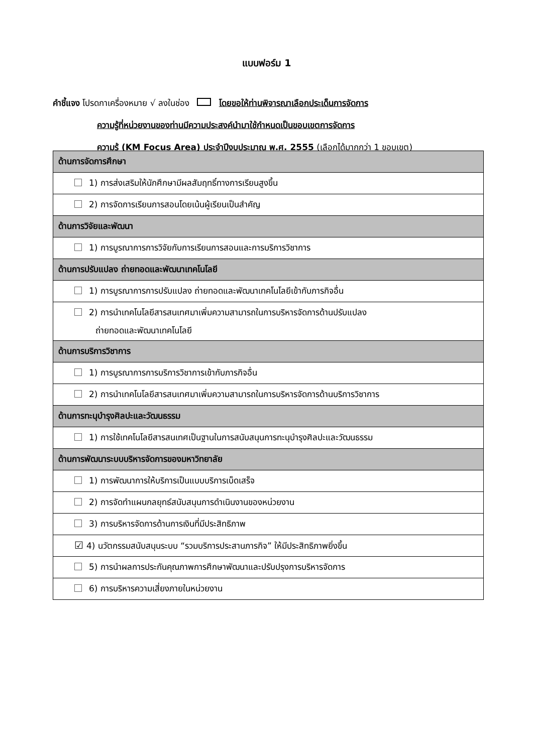แบบฟอร์ม 1
คำชี้แจง โปรดกาเครื่องหมาย √ ลงในช่อง โดยขอให้ท่านพิจารณาเลือกประเด็นการจัดการ
ความรู้ที่หน่วยงานของท่านมีความประสงค์นำมาใช้กำหนดเป็นขอบเขตการจัดการ
ความรู้ (KM Focus Area) ประจำปีงบประมาณ พ.ศ. 2555 (เลือกได้มากกว่า 1 ขอบเขต)
| ด้านการจัดการศึกษา |
| 1) การส่งเสริมให้นักศึกษามีผลสัมฤทธิ์ทางการเรียนสูงขึ้น |
| 2) การจัดการเรียนการสอนโดยเน้นผู้เรียนเป็นสำคัญ |
| ด้านการวิจัยและพัฒนา |
| 1) การบูรณาการการวิจัยกับการเรียนการสอนและการบริการวิชาการ |
| ด้านการปรับแปลง ถ่ายทอดและพัฒนาเทคโนโลยี |
| 1) การบูรณาการการปรับแปลง ถ่ายทอดและพัฒนาเทคโนโลยีเข้ากับภารกิจอื่น |
| 2) การนำเทคโนโลยีสารสนเทศมาเพิ่มความสามารถในการบริหารจัดการด้านปรับแปลง ถ่ายทอดและพัฒนาเทคโนโลยี |
| ด้านการบริการวิชาการ |
| 1) การบูรณาการการบริการวิชาการเข้ากับภารกิจอื่น |
| 2) การนำเทคโนโลยีสารสนเทศมาเพิ่มความสามารถในการบริหารจัดการด้านบริการวิชาการ |
| ด้านการทะนุบำรุงศิลปะและวัฒนธรรม |
| 1) การใช้เทคโนโลยีสารสนเทศเป็นฐานในการสนับสนุนการทะนุบำรุงศิลปะและวัฒนธรรม |
| ด้านการพัฒนาระบบบริหารจัดการของมหาวิทยาลัย |
| 1) การพัฒนาการให้บริการเป็นแบบบริการเบ็ดเสร็จ |
| 2) การจัดทำแผนกลยุทธ์สนับสนุนการดำเนินงานของหน่วยงาน |
| 3) การบริหารจัดการด้านการเงินที่มีประสิทธิภาพ |
| ☑ 4) นวัตกรรมสนับสนุนระบบ “รวมบริการประสานภารกิจ” ให้มีประสิทธิภาพยิ่งขึ้น |
| 5) การนำผลการประกันคุณภาพการศึกษาพัฒนาและปรับปรุงการบริหารจัดการ |
| 6) การบริหารความเสี่ยงภายในหน่วยงาน |